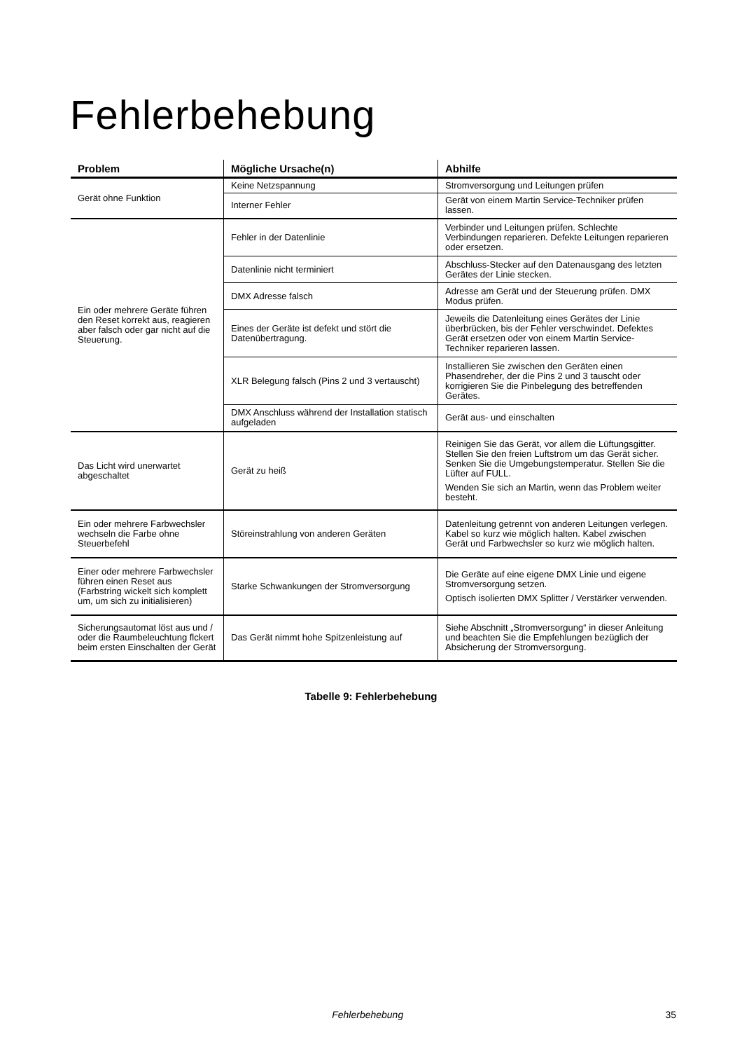Fehlerbehebung
| Problem | Mögliche Ursache(n) | Abhilfe |
| --- | --- | --- |
| Gerät ohne Funktion | Keine Netzspannung | Stromversorgung und Leitungen prüfen |
| | Interner Fehler | Gerät von einem Martin Service-Techniker prüfen lassen. |
| Ein oder mehrere Geräte führen den Reset korrekt aus, reagieren aber falsch oder gar nicht auf die Steuerung. | Fehler in der Datenlinie | Verbinder und Leitungen prüfen. Schlechte Verbindungen reparieren. Defekte Leitungen reparieren oder ersetzen. |
| | Datenlinie nicht terminiert | Abschluss-Stecker auf den Datenausgang des letzten Gerätes der Linie stecken. |
| | DMX Adresse falsch | Adresse am Gerät und der Steuerung prüfen. DMX Modus prüfen. |
| | Eines der Geräte ist defekt und stört die Datenübertragung. | Jeweils die Datenleitung eines Gerätes der Linie überbrücken, bis der Fehler verschwindet. Defektes Gerät ersetzen oder von einem Martin Service-Techniker reparieren lassen. |
| | XLR Belegung falsch (Pins 2 und 3 vertauscht) | Installieren Sie zwischen den Geräten einen Phasendreher, der die Pins 2 und 3 tauscht oder korrigieren Sie die Pinbelegung des betreffenden Gerätes. |
| | DMX Anschluss während der Installation statisch aufgeladen | Gerät aus- und einschalten |
| Das Licht wird unerwartet abgeschaltet | Gerät zu heiß | Reinigen Sie das Gerät, vor allem die Lüftungsgitter. Stellen Sie den freien Luftstrom um das Gerät sicher. Senken Sie die Umgebungstemperatur. Stellen Sie die Lüfter auf FULL. Wenden Sie sich an Martin, wenn das Problem weiter besteht. |
| Ein oder mehrere Farbwechsler wechseln die Farbe ohne Steuerbefehl | Störeinstrahlung von anderen Geräten | Datenleitung getrennt von anderen Leitungen verlegen. Kabel so kurz wie möglich halten. Kabel zwischen Gerät und Farbwechsler so kurz wie möglich halten. |
| Einer oder mehrere Farbwechsler führen einen Reset aus (Farbstring wickelt sich komplett um, um sich zu initialisieren) | Starke Schwankungen der Stromversorgung | Die Geräte auf eine eigene DMX Linie und eigene Stromversorgung setzen. Optisch isolierten DMX Splitter / Verstärker verwenden. |
| Sicherungsautomat löst aus und / oder die Raumbeleuchtung flckert beim ersten Einschalten der Gerät | Das Gerät nimmt hohe Spitzenleistung auf | Siehe Abschnitt „Stromversorgung“ in dieser Anleitung und beachten Sie die Empfehlungen bezüglich der Absicherung der Stromversorgung. |
Tabelle 9: Fehlerbehebung
Fehlerbehebung 35